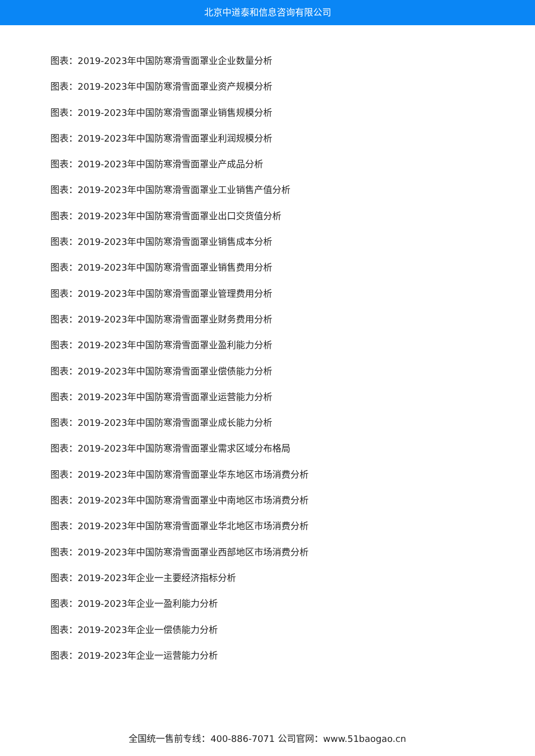北京中道泰和信息咨询有限公司
图表：2019-2023年中国防寒滑雪面罩业企业数量分析
图表：2019-2023年中国防寒滑雪面罩业资产规模分析
图表：2019-2023年中国防寒滑雪面罩业销售规模分析
图表：2019-2023年中国防寒滑雪面罩业利润规模分析
图表：2019-2023年中国防寒滑雪面罩业产成品分析
图表：2019-2023年中国防寒滑雪面罩业工业销售产值分析
图表：2019-2023年中国防寒滑雪面罩业出口交货值分析
图表：2019-2023年中国防寒滑雪面罩业销售成本分析
图表：2019-2023年中国防寒滑雪面罩业销售费用分析
图表：2019-2023年中国防寒滑雪面罩业管理费用分析
图表：2019-2023年中国防寒滑雪面罩业财务费用分析
图表：2019-2023年中国防寒滑雪面罩业盈利能力分析
图表：2019-2023年中国防寒滑雪面罩业偿债能力分析
图表：2019-2023年中国防寒滑雪面罩业运营能力分析
图表：2019-2023年中国防寒滑雪面罩业成长能力分析
图表：2019-2023年中国防寒滑雪面罩业需求区域分布格局
图表：2019-2023年中国防寒滑雪面罩业华东地区市场消费分析
图表：2019-2023年中国防寒滑雪面罩业中南地区市场消费分析
图表：2019-2023年中国防寒滑雪面罩业华北地区市场消费分析
图表：2019-2023年中国防寒滑雪面罩业西部地区市场消费分析
图表：2019-2023年企业一主要经济指标分析
图表：2019-2023年企业一盈利能力分析
图表：2019-2023年企业一偿债能力分析
图表：2019-2023年企业一运营能力分析
全国统一售前专线：400-886-7071 公司官网：www.51baogao.cn